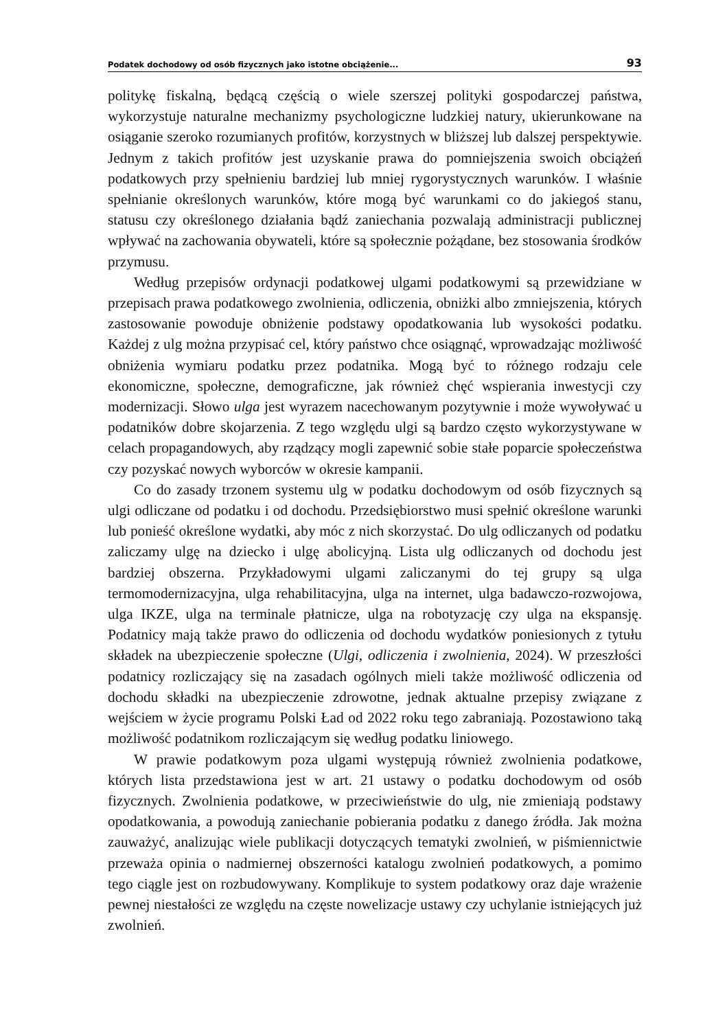Podatek dochodowy od osób fizycznych jako istotne obciążenie... 93
politykę fiskalną, będącą częścią o wiele szerszej polityki gospodarczej państwa, wykorzystuje naturalne mechanizmy psychologiczne ludzkiej natury, ukierunkowane na osiąganie szeroko rozumianych profitów, korzystnych w bliższej lub dalszej perspektywie. Jednym z takich profitów jest uzyskanie prawa do pomniejszenia swoich obciążeń podatkowych przy spełnieniu bardziej lub mniej rygorystycznych warunków. I właśnie spełnianie określonych warunków, które mogą być warunkami co do jakiegoś stanu, statusu czy określonego działania bądź zaniechania pozwalają administracji publicznej wpływać na zachowania obywateli, które są społecznie pożądane, bez stosowania środków przymusu.
Według przepisów ordynacji podatkowej ulgami podatkowymi są przewidziane w przepisach prawa podatkowego zwolnienia, odliczenia, obniżki albo zmniejszenia, których zastosowanie powoduje obniżenie podstawy opodatkowania lub wysokości podatku. Każdej z ulg można przypisać cel, który państwo chce osiągnąć, wprowadzając możliwość obniżenia wymiaru podatku przez podatnika. Mogą być to różnego rodzaju cele ekonomiczne, społeczne, demograficzne, jak również chęć wspierania inwestycji czy modernizacji. Słowo ulga jest wyrazem nacechowanym pozytywnie i może wywoływać u podatników dobre skojarzenia. Z tego względu ulgi są bardzo często wykorzystywane w celach propagandowych, aby rządzący mogli zapewnić sobie stałe poparcie społeczeństwa czy pozyskać nowych wyborców w okresie kampanii.
Co do zasady trzonem systemu ulg w podatku dochodowym od osób fizycznych są ulgi odliczane od podatku i od dochodu. Przedsiębiorstwo musi spełnić określone warunki lub ponieść określone wydatki, aby móc z nich skorzystać. Do ulg odliczanych od podatku zaliczamy ulgę na dziecko i ulgę abolicyjną. Lista ulg odliczanych od dochodu jest bardziej obszerna. Przykładowymi ulgami zaliczanymi do tej grupy są ulga termomodernizacyjna, ulga rehabilitacyjna, ulga na internet, ulga badawczo-rozwojowa, ulga IKZE, ulga na terminale płatnicze, ulga na robotyzację czy ulga na ekspansję. Podatnicy mają także prawo do odliczenia od dochodu wydatków poniesionych z tytułu składek na ubezpieczenie społeczne (Ulgi, odliczenia i zwolnienia, 2024). W przeszłości podatnicy rozliczający się na zasadach ogólnych mieli także możliwość odliczenia od dochodu składki na ubezpieczenie zdrowotne, jednak aktualne przepisy związane z wejściem w życie programu Polski Ład od 2022 roku tego zabraniają. Pozostawiono taką możliwość podatnikom rozliczającym się według podatku liniowego.
W prawie podatkowym poza ulgami występują również zwolnienia podatkowe, których lista przedstawiona jest w art. 21 ustawy o podatku dochodowym od osób fizycznych. Zwolnienia podatkowe, w przeciwieństwie do ulg, nie zmieniają podstawy opodatkowania, a powodują zaniechanie pobierania podatku z danego źródła. Jak można zauważyć, analizując wiele publikacji dotyczących tematyki zwolnień, w piśmiennictwie przeważa opinia o nadmiernej obszerności katalogu zwolnień podatkowych, a pomimo tego ciągle jest on rozbudowywany. Komplikuje to system podatkowy oraz daje wrażenie pewnej niestałości ze względu na częste nowelizacje ustawy czy uchylanie istniejących już zwolnień.